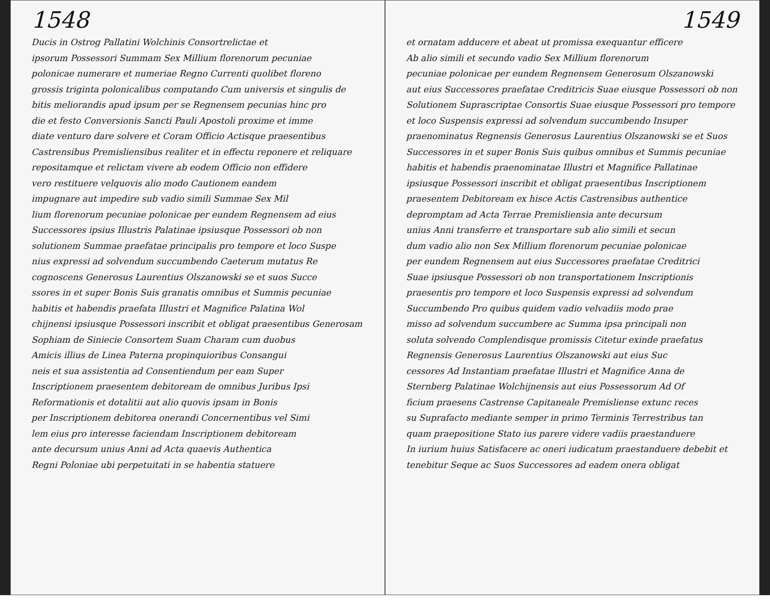1548
Ducis in Ostrog Pallatini Wolchinis Consortrelictae et
ipsorum Possessori Summam Sex Millium florenorum pecuniae
polonicae numerare et numeriae Regno Currenti quolibet floreno
grossis triginta polonicalibus computando Cum universis et singulis de
bitis meliorandis apud ipsum per se Regnensem pecunias hinc pro
die et festo Conversionis Sancti Pauli Apostoli proxime et imme
diate venturo dare solvere et Coram Officio Actisque praesentibus
Castrensibus Premisliensibus realiter et in effectu reponere et reliquare
repositamque et relictam vivere ab eodem Officio non effidere
vero restituere velquovis alio modo Cautionem eandem
impugnare aut impedire sub vadio simili Summae Sex Mil
lium florenorum pecuniae polonicae per eundem Regnensem ad eius
Successores ipsius Illustris Palatinae ipsiusque Possessori ob non
solutionem Summae praefatae principalis pro tempore et loco Suspe
nius expressi ad solvendum succumbendo Caeterum mutatus Re
cognoscens Generosus Laurentius Olszanowski se et suos Succe
ssores in et super Bonis Suis granatis omnibus et Summis pecuniae
habitis et habendis praefata Illustri et Magnifice Palatina Wol
chijnensi ipsiusque Possessori inscribit et obligat praesentibus Generosam
Sophiam de Siniecie Consortem Suam Charam cum duobus
Amicis illius de Linea Paterna propinquioribus Consangui
neis et sua assistentia ad Consentiendum per eam Super
Inscriptionem praesentem debitoream de omnibus Juribus Ipsi
Reformationis et dotalitii aut alio quovis ipsam in Bonis
per Inscriptionem debitorea onerandi Concernentibus vel Simi
lem eius pro interesse faciendam Inscriptionem debitoream
ante decursum unius Anni ad Acta quaevis Authentica
Regni Poloniae ubi perpetuitati in se habentia statuere
1549
et ornatam adducere et abeat ut promissa exequantur efficere
Ab alio simili et secundo vadio Sex Millium florenorum
pecuniae polonicae per eundem Regnensem Generosum Olszanowski
aut eius Successores praefatae Creditricis Suae eiusque Possessori ob non
Solutionem Suprascriptae Consortis Suae eiusque Possessori pro tempore
et loco Suspensis expressi ad solvendum succumbendo Insuper
praenominatus Regnensis Generosus Laurentius Olszanowski se et Suos
Successores in et super Bonis Suis quibus omnibus et Summis pecuniae
habitis et habendis praenominatae Illustri et Magnifice Pallatinae
ipsiusque Possessori inscribit et obligat praesentibus Inscriptionem
praesentem Debitoream ex hisce Actis Castrensibus authentice
depromptam ad Acta Terrae Premisliensia ante decursum
unius Anni transferre et transportare sub alio simili et secun
dum vadio alio non Sex Millium florenorum pecuniae polonicae
per eundem Regnensem aut eius Successores praefatae Creditrici
Suae ipsiusque Possessori ob non transportationem Inscriptionis
praesentis pro tempore et loco Suspensis expressi ad solvendum
Succumbendo Pro quibus quidem vadio velvadiis modo prae
misso ad solvendum succumbere ac Summa ipsa principali non
soluta solvendo Complendisque promissis Citetur exinde praefatus
Regnensis Generosus Laurentius Olszanowski aut eius Suc
cessores Ad Instantiam praefatae Illustri et Magnifice Anna de
Sternberg Palatinae Wolchijnensis aut eius Possessorum Ad Of
ficium praesens Castrense Capitaneale Premisliense extunc reces
su Suprafacto mediante semper in primo Terminis Terrestribus tan
quam praepositione Stato ius parere videre vadiis praestanduere
In iurium huius Satisfacere ac oneri iudicatum praestanduere debebit et
tenebitur Seque ac Suos Successores ad eadem onera obligat